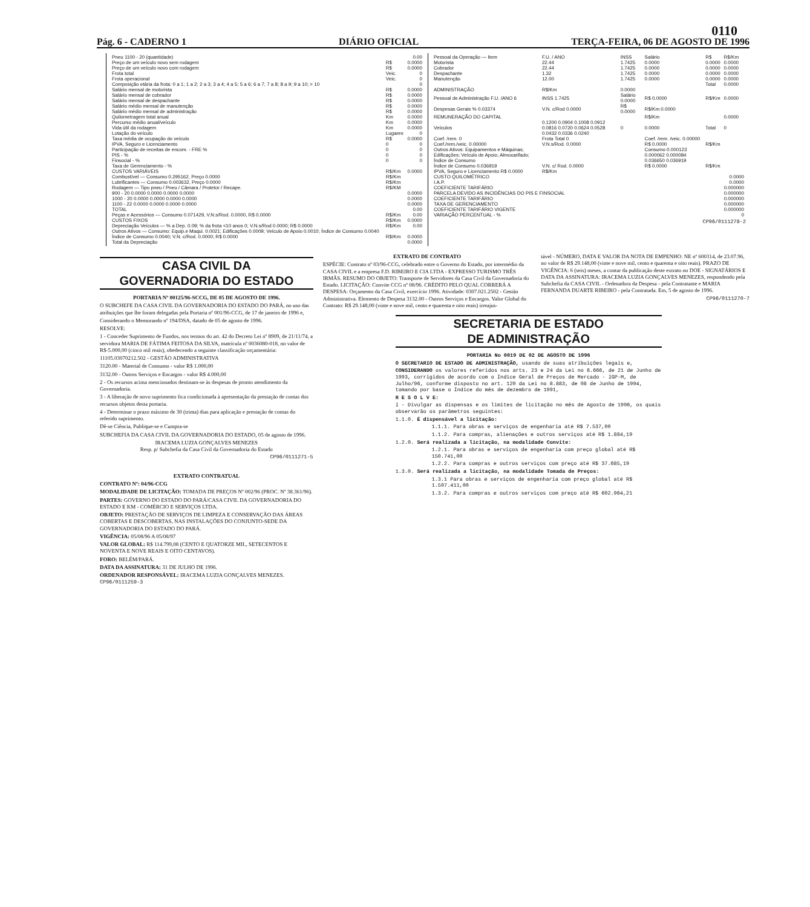0110
Pág. 6 - CADERNO 1 DIÁRIO OFICIAL TERÇA-FEIRA, 06 DE AGOSTO DE 1996
| Pneu 1100 - 20 (quantidade) | | 0.00 |
| Preço de um veículo novo sem rodagem | R$ | 0.0000 |
| Preço de um veículo novo com rodagem | R$ | 0.0000 |
| Frota total | Veic. | 0 |
| Frota operacional | Veic. | 0 |
| Composição etária da frota: 0 a 1; 1 a 2; 2 a 3; 3 a 4; 4 a 5; 5 a 6; 6 a 7; 7 a 8; 8 a 9; 9 a 10; > 10 | | 0 |
| Salário mensal de motorista | R$ | 0.0000 |
| Salário mensal de cobrador | R$ | 0.0000 |
| Salário mensal de despachante | R$ | 0.0000 |
| Salário médio mensal de manutenção | R$ | 0.0000 |
| Salário médio mensal de administração | R$ | 0.0000 |
| Quilometragem total anual | Km | 0.0000 |
| Percurso médio anual/veículo | Km | 0.0000 |
| Vida útil da rodagem | Km | 0.0000 |
| Lotação do veículo | Lugares | 0 |
| Taxa média de ocupação do veículo | R$ | 0.0000 |
| IPVA, Seguro e Licenciamento | 0 | 0 |
| Participação de receitas de encom. - FRE % | 0 | 0 |
| PIS - % | 0 | 0 |
| Finsocial - % | 0 | 0 |
| Taxa de Gerenciamento - % | | |
| CUSTOS VARIÁVEIS | R$/Km | 0.0000 |
| Combustível — Consumo 0.295162, Preço 0.0000 | R$/Km | |
| Lubrificantes — Consumo 0.003632, Preço 0.0000 | R$/Km | |
| Rodagem — Tipo pneu / Pneu / Câmara / Protetor / Recape. | R$/KM | |
| 900 - 20 0.0000 0.0000 0.0000 0.0000 | | 0.0000 |
| 1000 - 20 0.0000 0.0000 0.0000 0.0000 | | 0.0000 |
| 1100 - 22 0.0000 0.0000 0.0000 0.0000 | | 0.0000 |
| TOTAL | | 0.00 |
| Peças e Acessórios — Consumo 0.071429, V.N.s/Rod. 0.0000, R$ 0.0000 | R$/Km | 0.00 |
| CUSTOS FIXOS | R$/Km | 0.0000 |
| Depreciação Veículos — % a Dep. 0.09; % da frota <10 anos 0; V.N.s/Rod 0.0000; R$ 0.0000 | R$/Km | 0.00 |
| Outros Ativos — Consumo: Equip.e Maqui. 0.0021; Edificações 0.0009; Veículo de Apoio 0.0010; Índice de Consumo 0.0040 | | |
| Índice de Consumo 0.0040; V.N. c/Rod. 0.0000; R$ 0.0000 | R$/Km | 0.0000 |
| Total da Depreciação | | 0.0000 |
| Pessoal da Operação — Item | F.U. / ANO | INSS | Salário | R$ | R$/Km |
| --- | --- | --- | --- | --- | --- |
| Motorista | 22.44 | 1.7425 | 0.0000 | 0.0000 | 0.0000 |
| Cobrador | 22.44 | 1.7425 | 0.0000 | 0.0000 | 0.0000 |
| Despachante | 1.32 | 1.7425 | 0.0000 | 0.0000 | 0.0000 |
| Manutenção | 12.00 | 1.7425 | 0.0000 | 0.0000 | 0.0000 |
| | | | | Total | 0.0000 |
| ADMINISTRAÇÃO | R$/Km | 0.0000 | | | |
| Pessoal de Administração F.U. /ANO 6 | INSS 1.7425 | Salário 0.0000 | R$ 0.0000 | R$/Km | 0.0000 |
| Despesas Gerais % 0.03374 | V.N. c/Rod 0.0000 | R$ 0.0000 | R$/Km 0.0000 | | |
| REMUNERAÇÃO DO CAPITAL | | | R$/Km | | 0.0000 |
| Veículos | 0.1200 0.0904 0.1008 0.0912 0.0816 0.0720 0.0624 0.0528 0.0432 0.0336 0.0240 | 0 | 0.0000 | Total | 0 |
| Coef. /rem. 0 | Frota Total 0 | | Coef. /rem. /veic. 0.00000 | | |
| Coef./rem./veic. 0.00000 | V.N.s/Rod. 0.0000 | | R$ 0.0000 | R$/Km | |
| Outros Ativos: Equipamentos e Máquinas; Edificações; Veículo de Apoio; Almoxarifado; Índice de Consumo | | | Consumo 0.000123 0.000062 0.000084 0.036650 0.036919 | | |
| Índice de Consumo 0.036919 | V.N. c/ Rod. 0.0000 | | R$ 0.0000 | R$/Km | |
| IPVA, Seguro e Licenciamento R$ 0.0000 | R$/Km | | | | |
| CUSTO QUILOMÉTRICO | | | | | 0.0000 |
| I.A.P. | | | | | 0.0000 |
| COEFICIENTE TARIFÁRIO | | | | | 0.000000 |
| PARCELA DEVIDO AS INCIDÊNCIAS DO PIS E FINSOCIAL | | | | | 0.000000 |
| COEFICIENTE TARIFÁRIO | | | | | 0.000000 |
| TAXA DE GERENCIAMENTO | | | | | 0.000000 |
| COEFICIENTE TARIFÁRIO VIGENTE | | | | | 0.000000 |
| VARIAÇÃO PERCENTUAL - % | | | | | 0 |
CP96/0111278-2
CASA CIVIL DA
GOVERNADORIA DO ESTADO
PORTARIA Nº 00125/96-SCCG, DE 05 DE AGOSTO DE 1996.
O SUBCHEFE DA CASA CIVIL DA GOVERNADORIA DO ESTADO DO PARÁ, no uso das atribuições que lhe foram delegadas pela Portaria nº 001/96-CCG, de 17 de janeiro de 1996 e,
Considerando o Memorando nº 194/DSA, datado de 05 de agosto de 1996.
RESOLVE:
1 - Conceder Suprimento de Fundos, nos termos do art. 42 do Decreto Lei nº 8909, de 21/11/74, a servidora MARIA DE FÁTIMA FEITOSA DA SILVA, matrícula nº 0036080-018, no valor de R$-5.000,00 (cinco mil reais), obedecendo a seguinte classificação orçamentária:
11105.03070212.502 - GESTÃO ADMINISTRATIVA
3120.00 - Material de Consumo - valor R$ 1.000,00
3132.00 - Outros Serviços e Encargos - valor R$ 4.000,00
2 - Os recursos acima mencionados destinam-se às despesas de pronto atendimento da Governadoria.
3 - A liberação de novo suprimento fica condicionada à apresentação da prestação de contas dos recursos objetos desta portaria.
4 - Determinar o prazo máximo de 30 (trinta) dias para aplicação e prestação de contas do referido suprimento.
Dê-se Ciência, Publique-se e Cumpra-se
SUBCHEFIA DA CASA CIVIL DA GOVERNADORIA DO ESTADO, 05 de agosto de 1996.
IRACEMA LUZIA GONÇALVES MENEZES
Resp. p/ Subchefia da Casa Civil da Governadoria do Estado
CP96/0111271-5
EXTRATO CONTRATUAL
CONTRATO Nº: 04/96-CCG
MODALIDADE DE LICITAÇÃO: TOMADA DE PREÇOS Nº 002/96 (PROC. Nº 38.361/96).
PARTES: GOVERNO DO ESTADO DO PARÁ/CASA CIVIL DA GOVERNADORIA DO ESTADO E KM - COMÉRCIO E SERVIÇOS LTDA.
OBJETO: PRESTAÇÃO DE SERVIÇOS DE LIMPEZA E CONSERVAÇÃO DAS ÁREAS COBERTAS E DESCOBERTAS, NAS INSTALAÇÕES DO CONJUNTO-SEDE DA GOVERNADORIA DO ESTADO DO PARÁ.
VIGÊNCIA: 05/08/96 A 05/08/97
VALOR GLOBAL: R$ 114.799,08 (CENTO E QUATORZE MIL, SETECENTOS E NOVENTA E NOVE REAIS E OITO CENTAVOS).
FORO: BELÉM/PARÁ.
DATA DA ASSINATURA: 31 DE JULHO DE 1996.
ORDENADOR RESPONSÁVEL: IRACEMA LUZIA GONÇALVES MENEZES. CP96/0111259-3
EXTRATO DE CONTRATO
ESPÉCIE: Contrato nº 03/96-CCG, celebrado entre o Governo do Estado, por intermédio da CASA CIVIL e a empresa F.D. RIBEIRO E CIA LTDA - EXPRESSO TURISMO TRÊS IRMÃS. RESUMO DO OBJETO: Transporte de Servidores da Casa Civil da Governadoria do Estado. LICITAÇÃO: Convite CCG nº 08/96. CRÉDITO PELO QUAL CORRERÁ A DESPESA: Orçamento da Casa Civil, exercício 1996. Atividade: 0307.021.2502 - Gestão Administrativa. Elemento de Despesa 3132.00 - Outros Serviços e Encargos. Valor Global do Contrato: R$ 29.148,00 (vinte e nove mil, cento e quarenta e oito reais) irreajus-
tável - NÚMERO, DATA E VALOR DA NOTA DE EMPENHO: NE nº 600314, de 23.07.96, no valor de R$ 29.148,00 (vinte e nove mil, cento e quarenta e oito reais). PRAZO DE VIGÊNCIA: 6 (seis) meses, a contar da publicação deste extrato no DOE - SIGNATÁRIOS E DATA DA ASSINATURA: IRACEMA LUZIA GONÇALVES MENEZES, respondendo pela Subchefia da CASA CIVIL - Ordenadora da Despesa - pela Contratante e MARIA FERNANDA DUARTE RIBEIRO - pela Contratada. Em, 5 de agosto de 1996.
CP96/0111270-7
SECRETARIA DE ESTADO
DE ADMINISTRAÇÃO
PORTARIA No 0019 DE 02 DE AGOSTO DE 1996
O SECRETARIO DE ESTADO DE ADMINISTRAÇÃO, usando de suas atribuições legais e,
CONSIDERANDO os valores referidos nos arts. 23 e 24 da Lei no 8.666, de 21 de Junho de 1993, corrigidos de acordo com o Índice Geral de Preços de Mercado - IGP-M, de Julho/96, conforme disposto no art. 120 da Lei no 8.883, de 08 de Junho de 1994, tomando por base o Índice do mês de dezembro de 1991,
R E S O L V E:
I - Divulgar as dispensas e os limites de licitação no mês de Agosto de 1996, os quais observarão os parâmetros seguintes:
1.1.0. É dispensável a licitação:
1.1.1. Para obras e serviços de engenharia até R$ 7.537,00
1.1.2. Para compras, alienações e outros serviços até R$ 1.884,19
1.2.0. Será realizada a licitação, na modalidade Convite:
1.2.1. Para obras e serviços de engenharia com preço global até R$ 150.741,00
1.2.2. Para compras e outros serviços com preço até R$ 37.685,19
1.3.0. Será realizada a licitação, na modalidade Tomada de Preços:
1.3.1 Para obras e serviços de engenharia com preço global até R$ 1.507.411,00
1.3.2. Para compras e outros serviços com preço até R$ 602.964,21